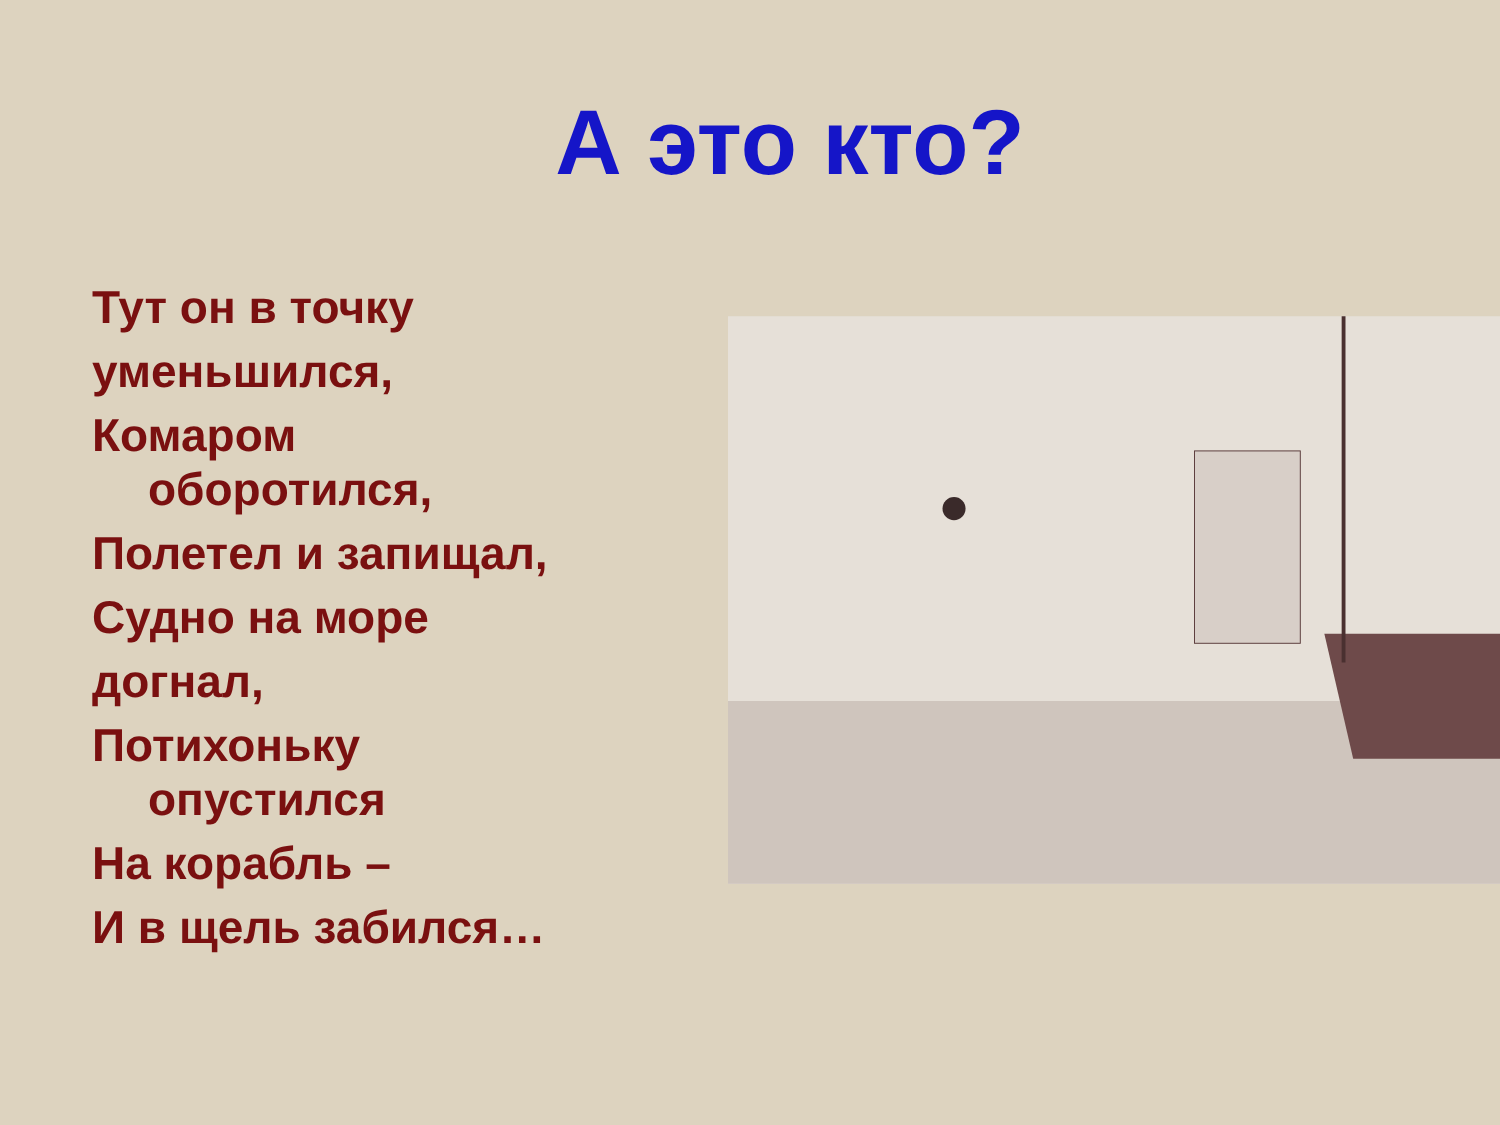А это кто?
Тут он в точку
уменьшился,
Комаром
оборотился,
Полетел и запищал,
Судно на море
догнал,
Потихоньку
опустился
На корабль –
И в щель забился…